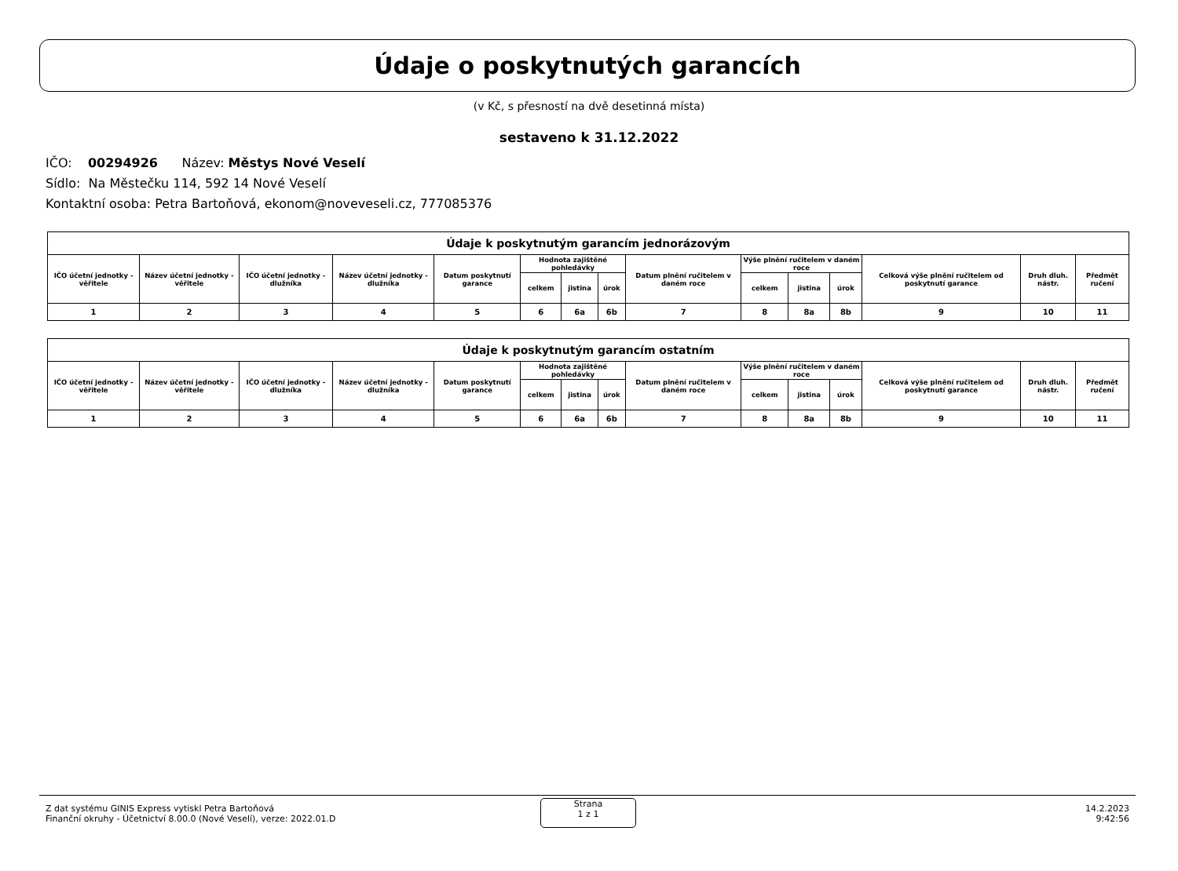Údaje o poskytnutých garancích
(v Kč, s přesností na dvě desetinná místa)
sestaveno k 31.12.2022
IČO: 00294926 Název: Městys Nové Veselí
Sídlo: Na Městečku 114, 592 14 Nové Veselí
Kontaktní osoba: Petra Bartoňová, ekonom@noveveseli.cz, 777085376
| Údaje k poskytnutým garancím jednorázovým | | | | | | | | | | | | | | |
| --- | --- | --- | --- | --- | --- | --- | --- | --- | --- | --- | --- | --- | --- | --- |
| IČO účetní jednotky - věřitele | Název účetní jednotky - věřitele | IČO účetní jednotky - dlužníka | Název účetní jednotky - dlužníka | Datum poskytnutí garance | Hodnota zajištěné pohledávky | | | Datum plnění ručitelem v daném roce | Výše plnění ručitelem v daném roce | | | Celková výše plnění ručitelem od poskytnutí garance | Druh dluh. nástr. | Předmět ručení |
| | | | | | celkem | jistina | úrok | | celkem | jistina | úrok | | | |
| 1 | 2 | 3 | 4 | 5 | 6 | 6a | 6b | 7 | 8 | 8a | 8b | 9 | 10 | 11 |
| Údaje k poskytnutým garancím ostatním | | | | | | | | | | | | | | |
| --- | --- | --- | --- | --- | --- | --- | --- | --- | --- | --- | --- | --- | --- | --- |
| IČO účetní jednotky - věřitele | Název účetní jednotky - věřitele | IČO účetní jednotky - dlužníka | Název účetní jednotky - dlužníka | Datum poskytnutí garance | Hodnota zajištěné pohledávky | | | Datum plnění ručitelem v daném roce | Výše plnění ručitelem v daném roce | | | Celková výše plnění ručitelem od poskytnutí garance | Druh dluh. nástr. | Předmět ručení |
| | | | | | celkem | jistina | úrok | | celkem | jistina | úrok | | | |
| 1 | 2 | 3 | 4 | 5 | 6 | 6a | 6b | 7 | 8 | 8a | 8b | 9 | 10 | 11 |
Z dat systému GINIS Express vytiskl Petra Bartoňová
Finanční okruhy - Účetnictví 8.00.0 (Nové Veselí), verze: 2022.01.D
Strana
1 z 1
14.2.2023
9:42:56